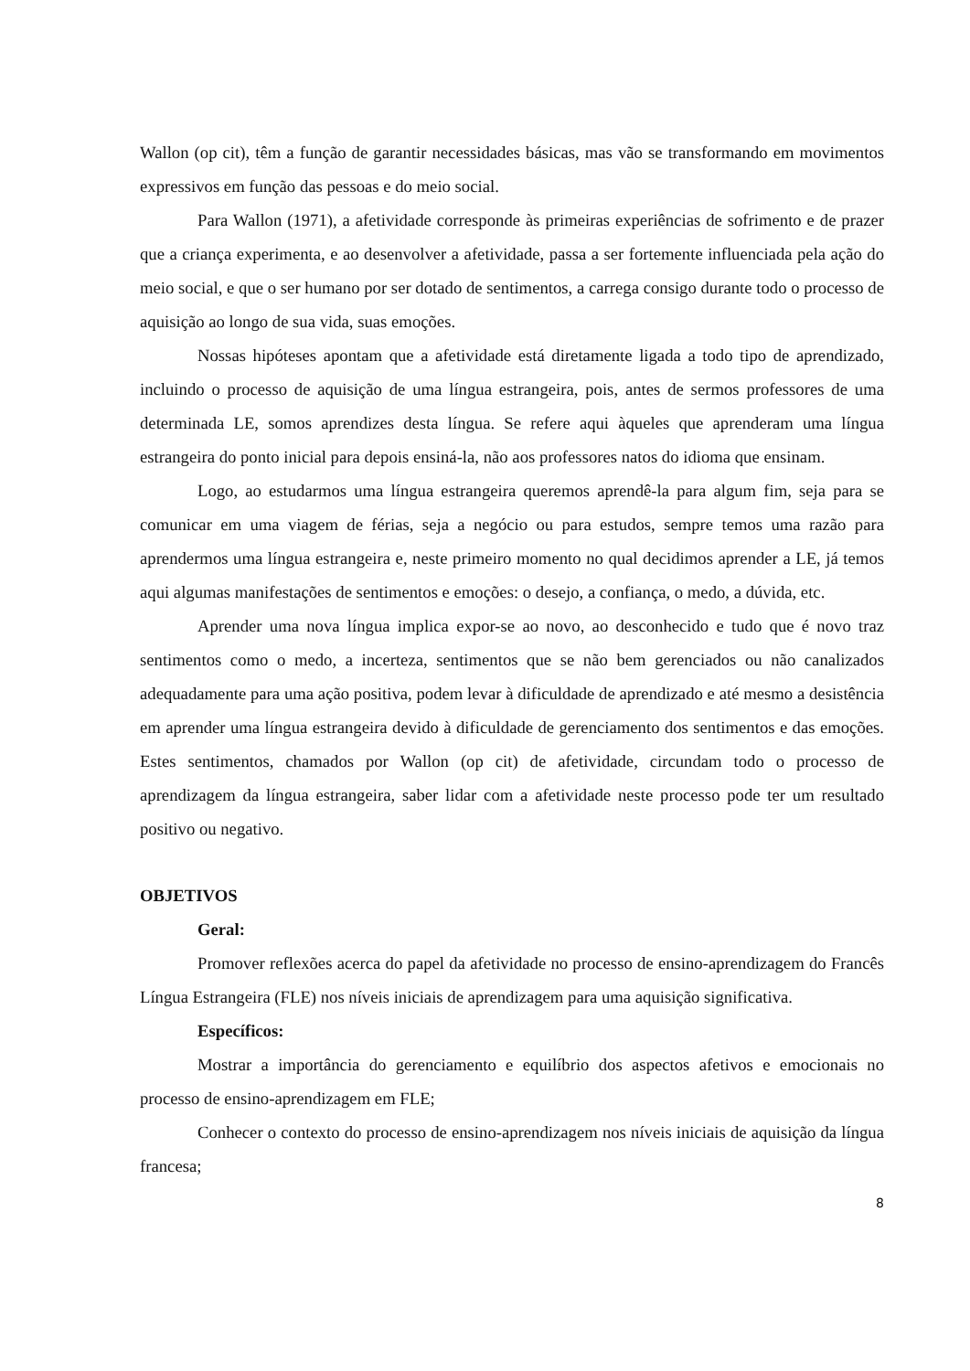Wallon (op cit), têm a função de garantir necessidades básicas, mas vão se transformando em movimentos expressivos em função das pessoas e do meio social.
Para Wallon (1971), a afetividade corresponde às primeiras experiências de sofrimento e de prazer que a criança experimenta, e ao desenvolver a afetividade, passa a ser fortemente influenciada pela ação do meio social, e que o ser humano por ser dotado de sentimentos, a carrega consigo durante todo o processo de aquisição ao longo de sua vida, suas emoções.
Nossas hipóteses apontam que a afetividade está diretamente ligada a todo tipo de aprendizado, incluindo o processo de aquisição de uma língua estrangeira, pois, antes de sermos professores de uma determinada LE, somos aprendizes desta língua. Se refere aqui àqueles que aprenderam uma língua estrangeira do ponto inicial para depois ensiná-la, não aos professores natos do idioma que ensinam.
Logo, ao estudarmos uma língua estrangeira queremos aprendê-la para algum fim, seja para se comunicar em uma viagem de férias, seja a negócio ou para estudos, sempre temos uma razão para aprendermos uma língua estrangeira e, neste primeiro momento no qual decidimos aprender a LE, já temos aqui algumas manifestações de sentimentos e emoções: o desejo, a confiança, o medo, a dúvida, etc.
Aprender uma nova língua implica expor-se ao novo, ao desconhecido e tudo que é novo traz sentimentos como o medo, a incerteza, sentimentos que se não bem gerenciados ou não canalizados adequadamente para uma ação positiva, podem levar à dificuldade de aprendizado e até mesmo a desistência em aprender uma língua estrangeira devido à dificuldade de gerenciamento dos sentimentos e das emoções. Estes sentimentos, chamados por Wallon (op cit) de afetividade, circundam todo o processo de aprendizagem da língua estrangeira, saber lidar com a afetividade neste processo pode ter um resultado positivo ou negativo.
OBJETIVOS
Geral:
Promover reflexões acerca do papel da afetividade no processo de ensino-aprendizagem do Francês Língua Estrangeira (FLE) nos níveis iniciais de aprendizagem para uma aquisição significativa.
Específicos:
Mostrar a importância do gerenciamento e equilíbrio dos aspectos afetivos e emocionais no processo de ensino-aprendizagem em FLE;
Conhecer o contexto do processo de ensino-aprendizagem nos níveis iniciais de aquisição da língua francesa;
8